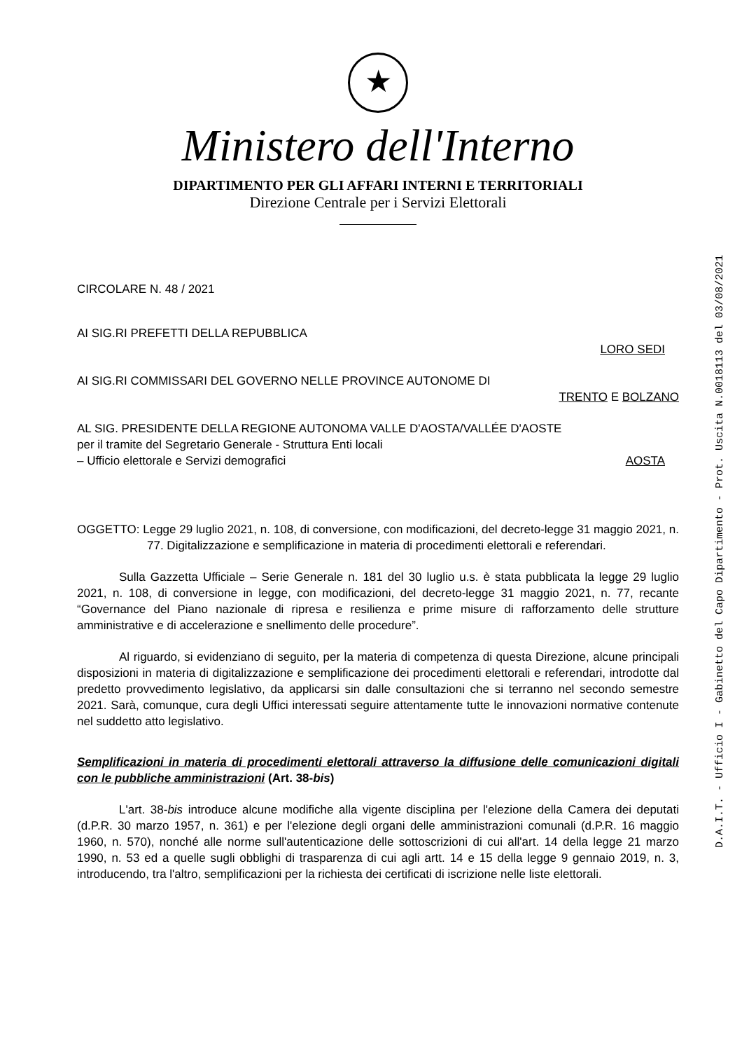D.A.I.T. - Ufficio I - Gabinetto del Capo Dipartimento - Prot. Uscita N.0018113 del 03/08/2021
★
Ministero dell'Interno
DIPARTIMENTO PER GLI AFFARI INTERNI E TERRITORIALI
Direzione Centrale per i Servizi Elettorali
CIRCOLARE N. 48 / 2021
AI SIG.RI PREFETTI DELLA REPUBBLICA
LORO SEDI
AI SIG.RI COMMISSARI DEL GOVERNO NELLE PROVINCE AUTONOME DI
TRENTO E BOLZANO
AL SIG. PRESIDENTE DELLA REGIONE AUTONOMA VALLE D'AOSTA/VALLÉE D'AOSTE
per il tramite del Segretario Generale - Struttura Enti locali
– Ufficio elettorale e Servizi demografici AOSTA
OGGETTO: Legge 29 luglio 2021, n. 108, di conversione, con modificazioni, del decreto-legge 31 maggio 2021, n. 77. Digitalizzazione e semplificazione in materia di procedimenti elettorali e referendari.
Sulla Gazzetta Ufficiale – Serie Generale n. 181 del 30 luglio u.s. è stata pubblicata la legge 29 luglio 2021, n. 108, di conversione in legge, con modificazioni, del decreto-legge 31 maggio 2021, n. 77, recante “Governance del Piano nazionale di ripresa e resilienza e prime misure di rafforzamento delle strutture amministrative e di accelerazione e snellimento delle procedure”.
Al riguardo, si evidenziano di seguito, per la materia di competenza di questa Direzione, alcune principali disposizioni in materia di digitalizzazione e semplificazione dei procedimenti elettorali e referendari, introdotte dal predetto provvedimento legislativo, da applicarsi sin dalle consultazioni che si terranno nel secondo semestre 2021. Sarà, comunque, cura degli Uffici interessati seguire attentamente tutte le innovazioni normative contenute nel suddetto atto legislativo.
Semplificazioni in materia di procedimenti elettorali attraverso la diffusione delle comunicazioni digitali con le pubbliche amministrazioni (Art. 38-bis)
L'art. 38-bis introduce alcune modifiche alla vigente disciplina per l'elezione della Camera dei deputati (d.P.R. 30 marzo 1957, n. 361) e per l'elezione degli organi delle amministrazioni comunali (d.P.R. 16 maggio 1960, n. 570), nonché alle norme sull'autenticazione delle sottoscrizioni di cui all'art. 14 della legge 21 marzo 1990, n. 53 ed a quelle sugli obblighi di trasparenza di cui agli artt. 14 e 15 della legge 9 gennaio 2019, n. 3, introducendo, tra l'altro, semplificazioni per la richiesta dei certificati di iscrizione nelle liste elettorali.